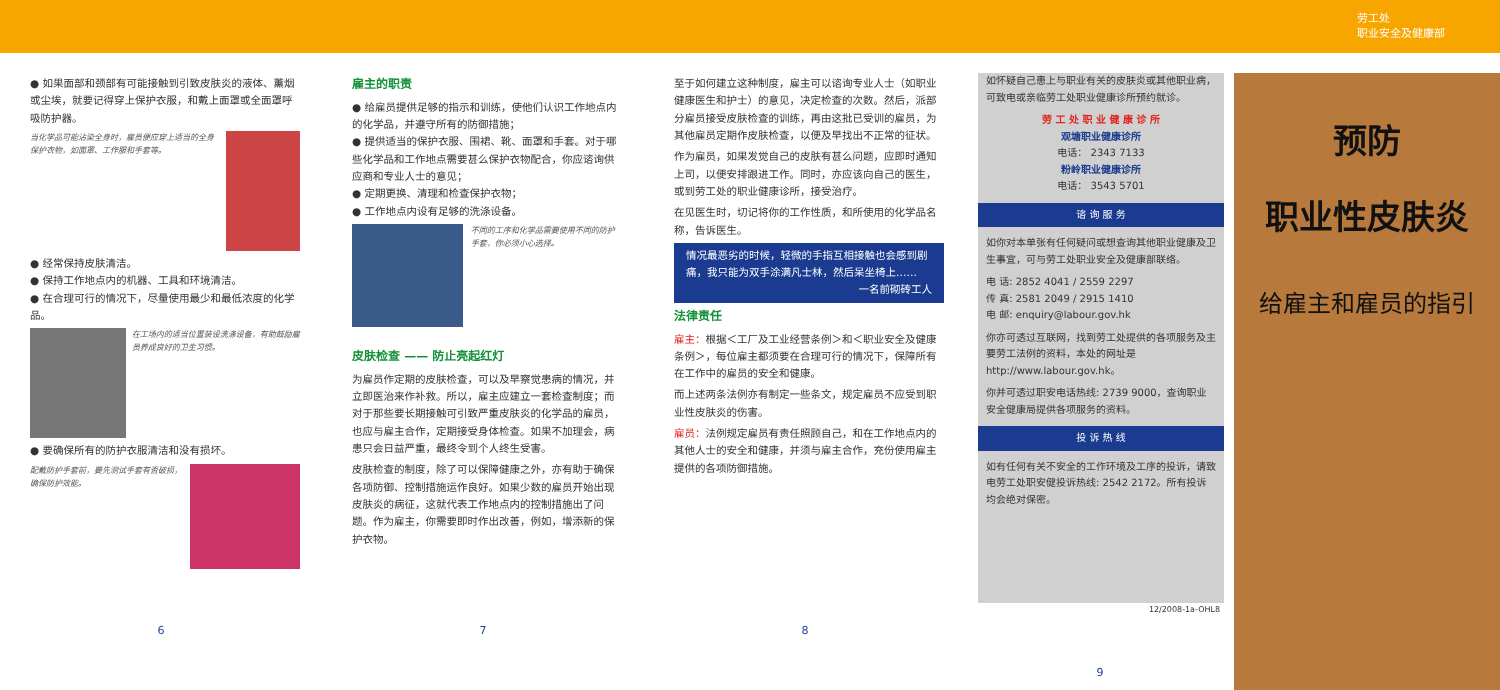劳工处
职业安全及健康部
● 如果面部和颈部有可能接触到引致皮肤炎的液体、薰烟或尘埃，就要记得穿上保护衣服，和戴上面罩或全面罩呼吸防护器。
当化学品可能沾染全身时，雇员便应穿上适当的全身保护衣物，如面罩、工作服和手套等。
● 经常保持皮肤清洁。
● 保持工作地点内的机器、工具和环境清洁。
● 在合理可行的情况下，尽量使用最少和最低浓度的化学品。
在工场内的适当位置装设洗涤设备，有助鼓励雇员养成良好的卫生习惯。
● 要确保所有的防护衣服清洁和没有损坏。
配戴防护手套前，要先测试手套有否破损，确保防护效能。
6
雇主的职责
● 给雇员提供足够的指示和训练，使他们认识工作地点内的化学品，并遵守所有的防御措施；
● 提供适当的保护衣服、围裙、靴、面罩和手套。对于哪些化学品和工作地点需要甚么保护衣物配合，你应谘询供应商和专业人士的意见；
● 定期更换、清理和检查保护衣物；
● 工作地点内设有足够的洗涤设备。
不同的工序和化学品需要使用不同的防护手套，你必须小心选择。
皮肤检查 —— 防止亮起红灯
为雇员作定期的皮肤检查，可以及早察觉患病的情况，并立即医治来作补救。所以，雇主应建立一套检查制度；而对于那些要长期接触可引致严重皮肤炎的化学品的雇员，也应与雇主合作，定期接受身体检查。如果不加理会，病患只会日益严重，最终令到个人终生受害。
皮肤检查的制度，除了可以保障健康之外，亦有助于确保各项防御、控制措施运作良好。如果少数的雇员开始出现皮肤炎的病征，这就代表工作地点内的控制措施出了问题。作为雇主，你需要即时作出改善，例如，增添新的保护衣物。
7
至于如何建立这种制度，雇主可以谘询专业人士（如职业健康医生和护士）的意见，决定检查的次数。然后，派部分雇员接受皮肤检查的训练，再由这批已受训的雇员，为其他雇员定期作皮肤检查，以便及早找出不正常的征状。
作为雇员，如果发觉自己的皮肤有甚么问题，应即时通知上司，以便安排跟进工作。同时，亦应该向自己的医生，或到劳工处的职业健康诊所，接受治疗。
在见医生时，切记将你的工作性质，和所使用的化学品名称，告诉医生。
情况最恶劣的时候，轻微的手指互相接触也会感到剧痛，我只能为双手涂满凡士林，然后呆坐椅上……
一名前砌砖工人
法律责任
雇主：根据＜工厂及工业经营条例＞和＜职业安全及健康条例＞，每位雇主都须要在合理可行的情况下，保障所有在工作中的雇员的安全和健康。
而上述两条法例亦有制定一些条文，规定雇员不应受到职业性皮肤炎的伤害。
雇员：法例规定雇员有责任照顾自己，和在工作地点内的其他人士的安全和健康，并须与雇主合作，充份使用雇主提供的各项防御措施。
8
如怀疑自己患上与职业有关的皮肤炎或其他职业病，可致电或亲临劳工处职业健康诊所预约就诊。
劳 工 处 职 业 健 康 诊 所
观塘职业健康诊所
电话： 2343 7133
粉岭职业健康诊所
电话： 3543 5701
谘 询 服 务
如你对本单张有任何疑问或想查询其他职业健康及卫生事宜，可与劳工处职业安全及健康部联络。
电 话: 2852 4041 / 2559 2297
传 真: 2581 2049 / 2915 1410
电 邮: enquiry@labour.gov.hk
你亦可透过互联网，找到劳工处提供的各项服务及主要劳工法例的资料，本处的网址是 http://www.labour.gov.hk。
你并可透过职安电话热线: 2739 9000，查询职业安全健康局提供各项服务的资料。
投 诉 热 线
如有任何有关不安全的工作环境及工序的投诉，请致电劳工处职安健投诉热线: 2542 2172。所有投诉均会绝对保密。
12/2008-1a-OHL8
9
预防
职业性皮肤炎
给雇主和雇员的指引